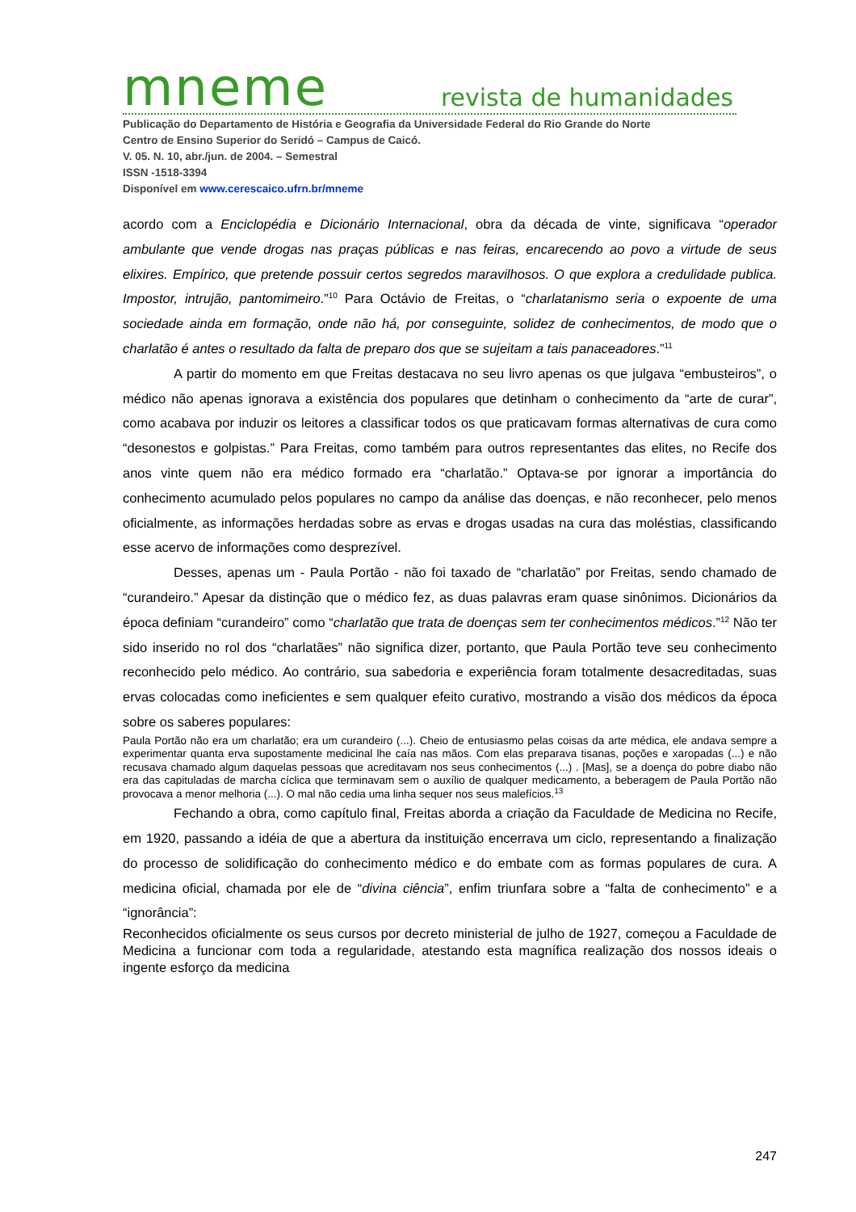mneme revista de humanidades
Publicação do Departamento de História e Geografia da Universidade Federal do Rio Grande do Norte
Centro de Ensino Superior do Seridó – Campus de Caicó.
V. 05. N. 10, abr./jun. de 2004. – Semestral
ISSN -1518-3394
Disponível em www.cerescaico.ufrn.br/mneme
acordo com a Enciclopédia e Dicionário Internacional, obra da década de vinte, significava “operador ambulante que vende drogas nas praças públicas e nas feiras, encarecendo ao povo a virtude de seus elixires. Empírico, que pretende possuir certos segredos maravilhosos. O que explora a credulidade publica. Impostor, intrujão, pantomimeiro.”<sup>10</sup> Para Octávio de Freitas, o “charlatanismo seria o expoente de uma sociedade ainda em formação, onde não há, por conseguinte, solidez de conhecimentos, de modo que o charlatão é antes o resultado da falta de preparo dos que se sujeitam a tais panaceadores.”<sup>11</sup>
A partir do momento em que Freitas destacava no seu livro apenas os que julgava “embusteiros”, o médico não apenas ignorava a existência dos populares que detinham o conhecimento da “arte de curar”, como acabava por induzir os leitores a classificar todos os que praticavam formas alternativas de cura como “desonestos e golpistas.” Para Freitas, como também para outros representantes das elites, no Recife dos anos vinte quem não era médico formado era “charlatão.” Optava-se por ignorar a importância do conhecimento acumulado pelos populares no campo da análise das doenças, e não reconhecer, pelo menos oficialmente, as informações herdadas sobre as ervas e drogas usadas na cura das moléstias, classificando esse acervo de informações como desprezível.
Desses, apenas um - Paula Portão - não foi taxado de “charlatão” por Freitas, sendo chamado de “curandeiro.” Apesar da distinção que o médico fez, as duas palavras eram quase sinônimos. Dicionários da época definiam “curandeiro” como “charlatão que trata de doenças sem ter conhecimentos médicos.”<sup>12</sup> Não ter sido inserido no rol dos “charlatães” não significa dizer, portanto, que Paula Portão teve seu conhecimento reconhecido pelo médico. Ao contrário, sua sabedoria e experiência foram totalmente desacreditadas, suas ervas colocadas como ineficientes e sem qualquer efeito curativo, mostrando a visão dos médicos da época sobre os saberes populares:
Paula Portão não era um charlatão; era um curandeiro (...). Cheio de entusiasmo pelas coisas da arte médica, ele andava sempre a experimentar quanta erva supostamente medicinal lhe caía nas mãos. Com elas preparava tisanas, poções e xaropadas (...) e não recusava chamado algum daquelas pessoas que acreditavam nos seus conhecimentos (...) . [Mas], se a doença do pobre diabo não era das capituladas de marcha cíclica que terminavam sem o auxílio de qualquer medicamento, a beberagem de Paula Portão não provocava a menor melhoria (...). O mal não cedia uma linha sequer nos seus malefícios.<sup>13</sup>
Fechando a obra, como capítulo final, Freitas aborda a criação da Faculdade de Medicina no Recife, em 1920, passando a idéia de que a abertura da instituição encerrava um ciclo, representando a finalização do processo de solidificação do conhecimento médico e do embate com as formas populares de cura. A medicina oficial, chamada por ele de “divina ciência”, enfim triunfara sobre a “falta de conhecimento” e a “ignorância”:
Reconhecidos oficialmente os seus cursos por decreto ministerial de julho de 1927, começou a Faculdade de Medicina a funcionar com toda a regularidade, atestando esta magnífica realização dos nossos ideais o ingente esforço da medicina
247